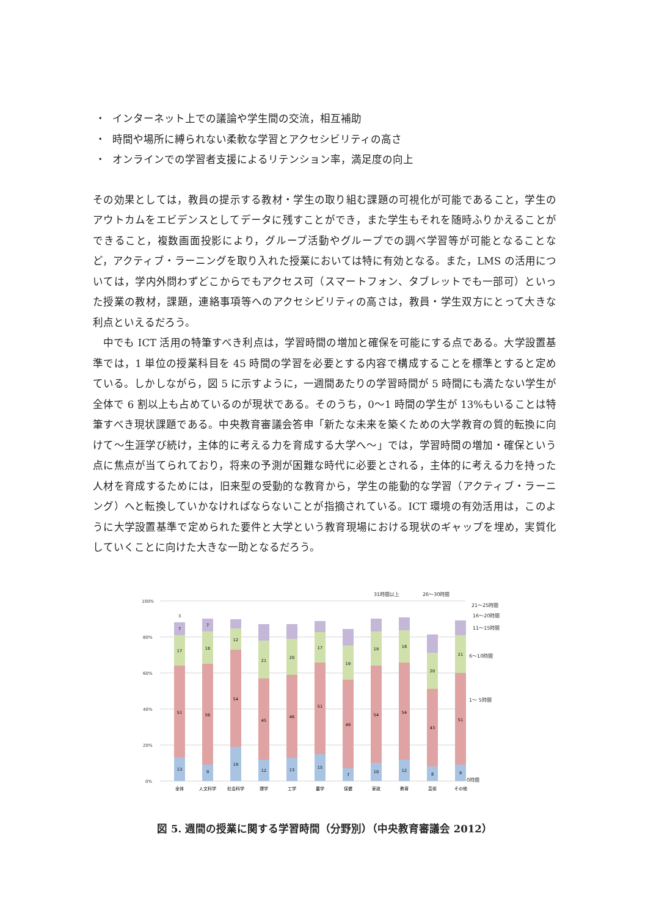・ インターネット上での議論や学生間の交流，相互補助
・ 時間や場所に縛られない柔軟な学習とアクセシビリティの高さ
・ オンラインでの学習者支援によるリテンション率，満足度の向上
その効果としては，教員の提示する教材・学生の取り組む課題の可視化が可能であること，学生のアウトカムをエビデンスとしてデータに残すことができ，また学生もそれを随時ふりかえることができること，複数画面投影により，グループ活動やグループでの調べ学習等が可能となることなど，アクティブ・ラーニングを取り入れた授業においては特に有効となる。また，LMS の活用については，学内外問わずどこからでもアクセス可（スマートフォン、タブレットでも一部可）といった授業の教材，課題，連絡事項等へのアクセシビリティの高さは，教員・学生双方にとって大きな利点といえるだろう。
　中でも ICT 活用の特筆すべき利点は，学習時間の増加と確保を可能にする点である。大学設置基準では，1 単位の授業科目を 45 時間の学習を必要とする内容で構成することを標準とすると定めている。しかしながら，図 5 に示すように，一週間あたりの学習時間が 5 時間にも満たない学生が全体で 6 割以上も占めているのが現状である。そのうち，0～1 時間の学生が 13%もいることは特筆すべき現状課題である。中央教育審議会答申「新たな未来を築くための大学教育の質的転換に向けて～生涯学び続け，主体的に考える力を育成する大学へ～」では，学習時間の増加・確保という点に焦点が当てられており，将来の予測が困難な時代に必要とされる，主体的に考える力を持った人材を育成するためには，旧来型の受動的な教育から，学生の能動的な学習（アクティブ・ラーニング）へと転換していかなければならないことが指摘されている。ICT 環境の有効活用は，このように大学設置基準で定められた要件と大学という教育現場における現状のギャップを埋め，実質化していくことに向けた大きな一助となるだろう。
100%
80%
60%
40%
20%
0%
13
51
17
7
3
9
56
18
7
19
54
12
12
45
21
13
46
20
15
51
17
7
49
19
10
54
19
12
54
18
8
43
20
9
51
21
31時間以上
26～30時間
21～25時間
16～20時間
11～15時間
6～10時間
1～ 5時間
0時間
全体
人文科学
社会科学
理学
工学
農学
保健
家政
教育
芸術
その他
図 5. 週間の授業に関する学習時間（分野別）（中央教育審議会 2012）